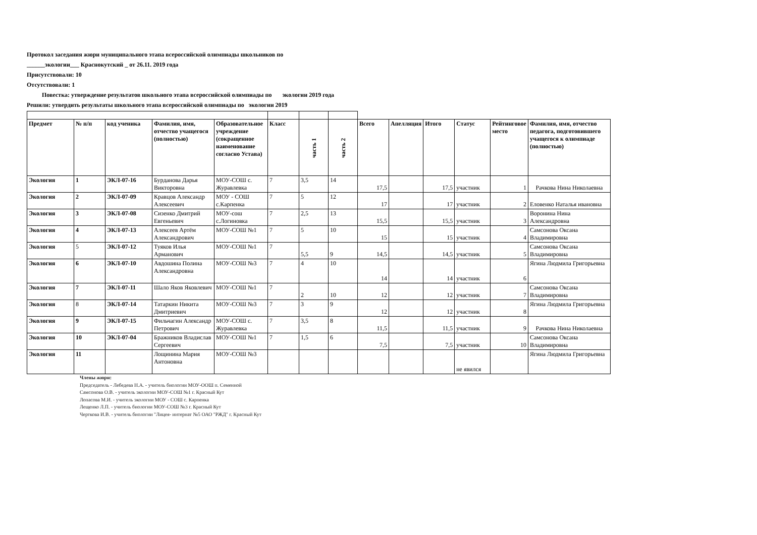Протокол заседания жюри муниципального этапа всероссийской олимпиады школьников по
______экологии___ Краснокутский _ от 26.11. 2019 года
Присутствовали: 10
Отсутствовали: 1
Повестка: утверждение результатов школьного этапа всероссийской олимпиады по экологии 2019 года
Решили: утвердить результаты школьного этапа всероссийской олимпиады по экологии 2019
| Предмет | № п/п | код ученика | Фамилия, имя, отчество учащегося (полностью) | Образовательное учреждение (сокращенное наименование согласно Устава) | Класс | часть 1 | часть 2 | Всего | Апелляция | Итого | Статус | Рейтинговое место | Фамилия, имя, отчество педагога, подготовившего учащегося к олимпиаде (полностью) |
| --- | --- | --- | --- | --- | --- | --- | --- | --- | --- | --- | --- | --- | --- |
| Экология | 1 | ЭКЛ-07-16 | Бурданова Дарья Викторовна | МОУ-СОШ с. Журавлевка | 7 | 3,5 | 14 | 17,5 | | 17,5 | участник | 1 | Рачкова Нина Николаевна |
| Экология | 2 | ЭКЛ-07-09 | Кравцов Александр Алексеевич | МОУ - СОШ с.Карпенка | 7 | 5 | 12 | 17 | | 17 | участник | 2 | Еловенко Наталья ивановна |
| Экология | 3 | ЭКЛ-07-08 | Сизенко Дмитрий Евгеньевич | МОУ-сош с.Логиновка | 7 | 2,5 | 13 | 15,5 | | 15,5 | участник | 3 | Воронина Нина Александровна |
| Экология | 4 | ЭКЛ-07-13 | Алексеев Артём Александрович | МОУ-СОШ №1 | 7 | 5 | 10 | 15 | | 15 | участник | 4 | Самсонова Оксана Владимировна |
| Экология | 5 | ЭКЛ-07-12 | Туяков Илья Арманович | МОУ-СОШ №1 | 7 | 5,5 | 9 | 14,5 | | 14,5 | участник | 5 | Самсонова Оксана Владимировна |
| Экология | 6 | ЭКЛ-07-10 | Авдошина Полина Александровна | МОУ-СОШ №3 | 7 | 4 | 10 | 14 | | 14 | участник | 6 | Ягина Людмила Григорьевна |
| Экология | 7 | ЭКЛ-07-11 | Шало Яков Яковлевич | МОУ-СОШ №1 | 7 | 2 | 10 | 12 | | 12 | участник | 7 | Самсонова Оксана Владимировна |
| Экология | 8 | ЭКЛ-07-14 | Татаркин Никита Дмитриевич | МОУ-СОШ №3 | 7 | 3 | 9 | 12 | | 12 | участник | 8 | Ягина Людмила Григорьевна |
| Экология | 9 | ЭКЛ-07-15 | Фильчагин Александр Петрович | МОУ-СОШ с. Журавлевка | 7 | 3,5 | 8 | 11,5 | | 11,5 | участник | 9 | Рачкова Нина Николаевна |
| Экология | 10 | ЭКЛ-07-04 | Бражников Владислав Сергеевич | МОУ-СОШ №1 | 7 | 1,5 | 6 | 7,5 | | 7,5 | участник | 10 | Самсонова Оксана Владимировна |
| Экология | 11 | | Лощинина Мария Антоновна | МОУ-СОШ №3 | | | | | | | не явился | | Ягина Людмила Григорьевна |
Члены жюри:
Председатель - Лебедева Н.А. - учитель биологии МОУ-ООШ п. Семенной
Самсонова О.В. - учитель экологии МОУ-СОШ №1 г. Красный Кут
Лопасова М.И. - учитель экологии МОУ - СОШ с. Карпенка
Лещенко Л.П. - учитель биологии МОУ-СОШ №3 г. Красный Кут
Черткова И.В. - учитель биологии "Лицея- интернат №5 ОАО "РЖД" г. Красный Кут